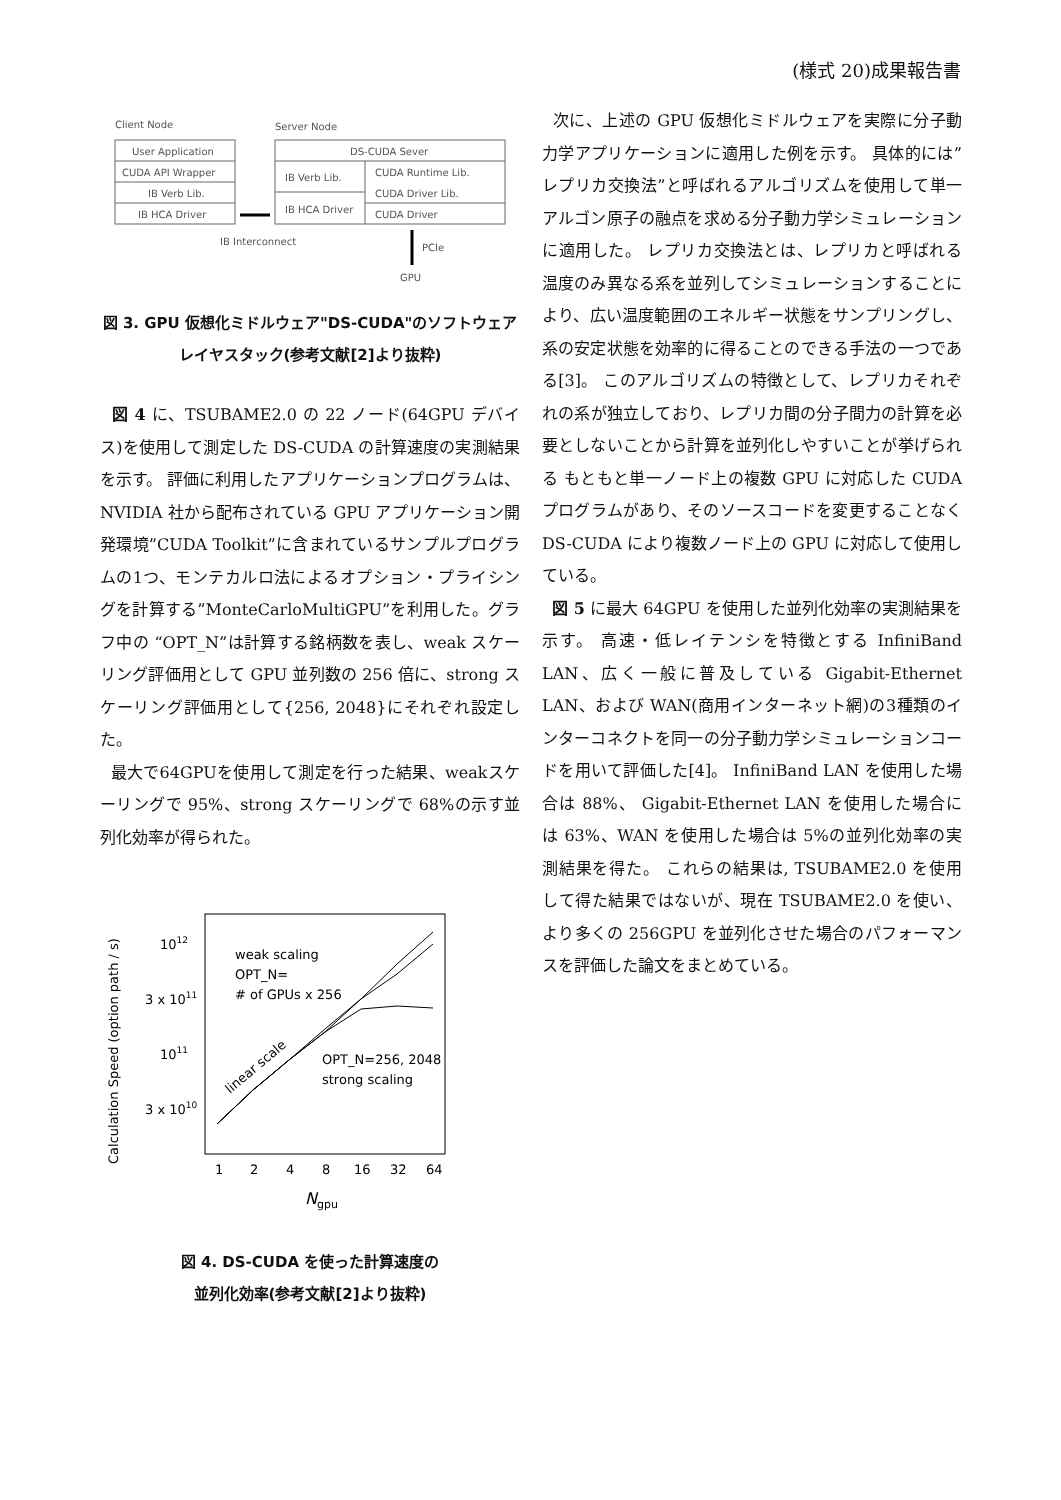(様式 20)成果報告書
Client Node
Server Node
User Application
CUDA API Wrapper
IB Verb Lib.
IB HCA Driver
DS-CUDA Sever
IB Verb Lib.
IB HCA Driver
CUDA Runtime Lib.
CUDA Driver Lib.
CUDA Driver
IB Interconnect
PCIe
GPU
図 3. GPU 仮想化ミドルウェア"DS-CUDA"のソフトウェアレイヤスタック(参考文献[2]より抜粋)
図 4 に、TSUBAME2.0 の 22 ノード(64GPU デバイス)を使用して測定した DS-CUDA の計算速度の実測結果を示す。 評価に利用したアプリケーションプログラムは、NVIDIA 社から配布されている GPU アプリケーション開発環境”CUDA Toolkit”に含まれているサンプルプログラムの1つ、モンテカルロ法によるオプション・プライシングを計算する”MonteCarloMultiGPU”を利用した。グラフ中の “OPT_N”は計算する銘柄数を表し、weak スケーリング評価用として GPU 並列数の 256 倍に、strong スケーリング評価用として{256, 2048}にそれぞれ設定した。
最大で64GPUを使用して測定を行った結果、weakスケーリングで 95%、strong スケーリングで 68%の示す並列化効率が得られた。
1012
3 x 1011
1011
3 x 1010
1
2
4
8
16
32
64
Ngpu
weak scaling
OPT_N=
# of GPUs x 256
OPT_N=256, 2048
strong scaling
linear scale
Calculation Speed (option path / s)
図 4. DS-CUDA を使った計算速度の
並列化効率(参考文献[2]より抜粋)
次に、上述の GPU 仮想化ミドルウェアを実際に分子動力学アプリケーションに適用した例を示す。 具体的には”レプリカ交換法”と呼ばれるアルゴリズムを使用して単一アルゴン原子の融点を求める分子動力学シミュレーションに適用した。 レプリカ交換法とは、レプリカと呼ばれる温度のみ異なる系を並列してシミュレーションすることにより、広い温度範囲のエネルギー状態をサンプリングし、系の安定状態を効率的に得ることのできる手法の一つである[3]。 このアルゴリズムの特徴として、レプリカそれぞれの系が独立しており、レプリカ間の分子間力の計算を必要としないことから計算を並列化しやすいことが挙げられる もともと単一ノード上の複数 GPU に対応した CUDA プログラムがあり、そのソースコードを変更することなく DS-CUDA により複数ノード上の GPU に対応して使用している。
図 5 に最大 64GPU を使用した並列化効率の実測結果を示す。 高速・低レイテンシを特徴とする InfiniBand LAN、広く一般に普及している Gigabit-Ethernet LAN、および WAN(商用インターネット網)の3種類のインターコネクトを同一の分子動力学シミュレーションコードを用いて評価した[4]。 InfiniBand LAN を使用した場合は 88%、 Gigabit-Ethernet LAN を使用した場合には 63%、WAN を使用した場合は 5%の並列化効率の実測結果を得た。 これらの結果は, TSUBAME2.0 を使用して得た結果ではないが、現在 TSUBAME2.0 を使い、より多くの 256GPU を並列化させた場合のパフォーマンスを評価した論文をまとめている。